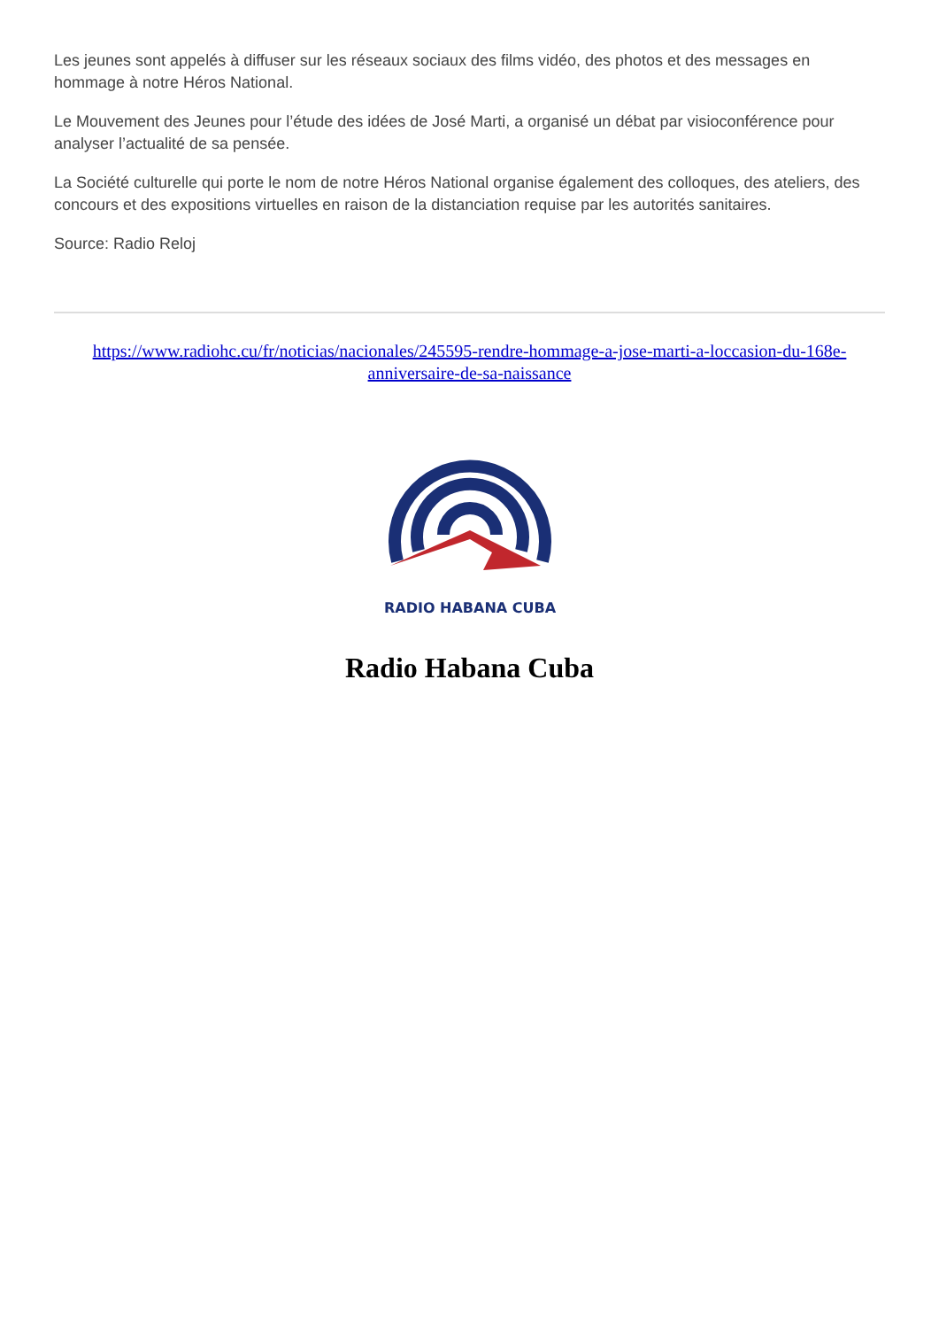Les jeunes sont appelés à diffuser sur les réseaux sociaux des films vidéo, des photos et des messages en hommage à notre Héros National.
Le Mouvement des Jeunes pour l’étude des idées de José Marti, a organisé un débat par visioconférence pour analyser l’actualité de sa pensée.
La Société culturelle qui porte le nom de notre Héros National organise également des colloques, des ateliers, des concours et des expositions virtuelles en raison de la distanciation requise par les autorités sanitaires.
Source: Radio Reloj
https://www.radiohc.cu/fr/noticias/nacionales/245595-rendre-hommage-a-jose-marti-a-loccasion-du-168e-anniversaire-de-sa-naissance
RADIO HABANA CUBA
Radio Habana Cuba